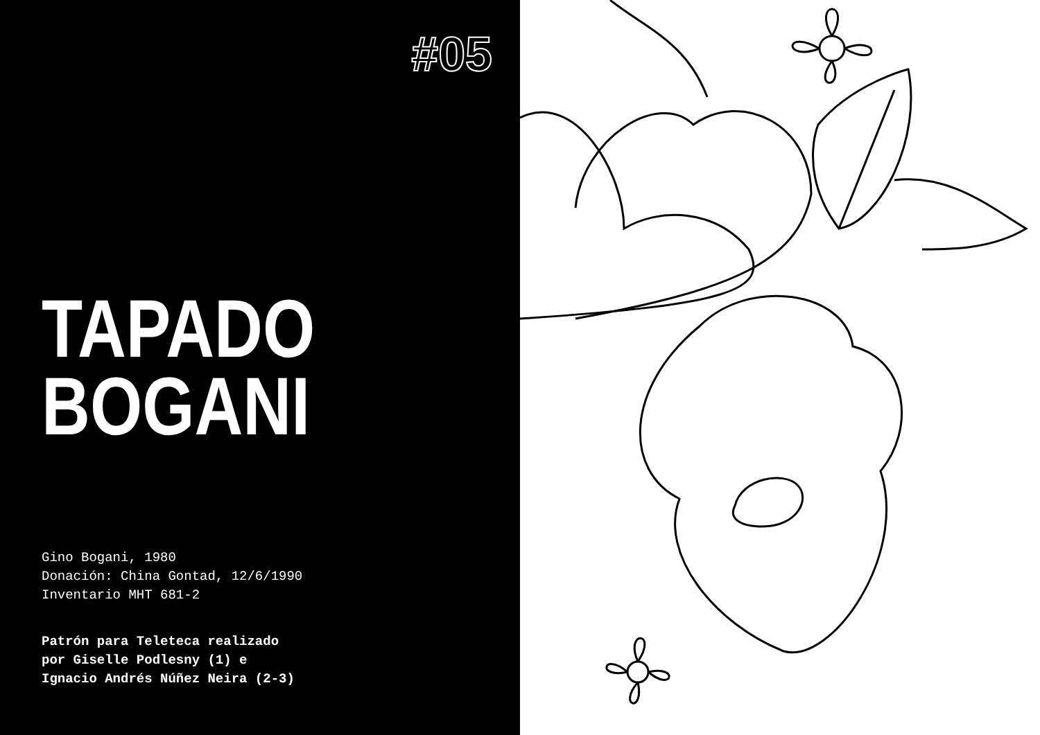#05
TAPADO
BOGANI
Gino Bogani, 1980
Donación: China Gontad, 12/6/1990
Inventario MHT 681-2
Patrón para Teleteca realizado
por Giselle Podlesny (1) e
Ignacio Andrés Núñez Neira (2-3)